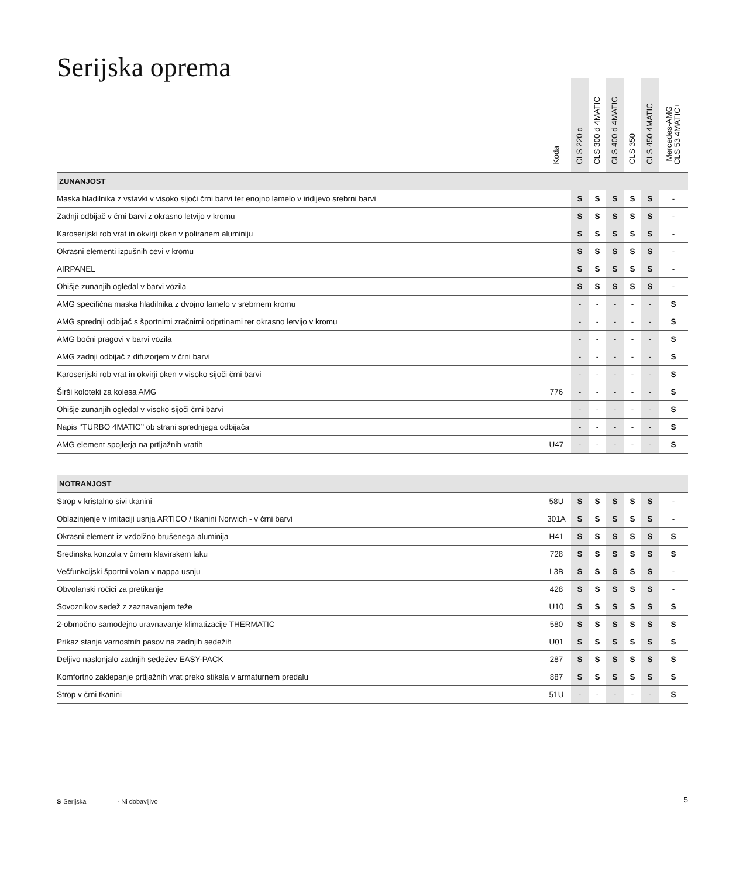Serijska oprema
| | Koda | CLS 220 d | CLS 300 d 4MATIC | CLS 400 d 4MATIC | CLS 350 | CLS 450 4MATIC | Mercedes-AMG CLS 53 4MATIC+ |
| --- | --- | --- | --- | --- | --- | --- | --- |
| ZUNANJOST | | | | | | | |
| Maska hladilnika z vstavki v visoko sijoči črni barvi ter enojno lamelo v iridijevo srebrni barvi | | S | S | S | S | S | - |
| Zadnji odbijač v črni barvi z okrasno letvijo v kromu | | S | S | S | S | S | - |
| Karoserijski rob vrat in okvirji oken v poliranem aluminiju | | S | S | S | S | S | - |
| Okrasni elementi izpušnih cevi v kromu | | S | S | S | S | S | - |
| AIRPANEL | | S | S | S | S | S | - |
| Ohišje zunanjih ogledal v barvi vozila | | S | S | S | S | S | - |
| AMG specifična maska hladilnika z dvojno lamelo v srebrnem kromu | | - | - | - | - | - | S |
| AMG sprednji odbijač s športnimi zračnimi odprtinami ter okrasno letvijo v kromu | | - | - | - | - | - | S |
| AMG bočni pragovi v barvi vozila | | - | - | - | - | - | S |
| AMG zadnji odbijač z difuzorjem v črni barvi | | - | - | - | - | - | S |
| Karoserijski rob vrat in okvirji oken v visoko sijoči črni barvi | | - | - | - | - | - | S |
| Širši koloteki za kolesa AMG | 776 | - | - | - | - | - | S |
| Ohišje zunanjih ogledal v visoko sijoči črni barvi | | - | - | - | - | - | S |
| Napis ‘‘TURBO 4MATIC’’ ob strani sprednjega odbijača | | - | - | - | - | - | S |
| AMG element spojlerja na prtljažnih vratih | U47 | - | - | - | - | - | S |
| NOTRANJOST | | | | | | | |
| Strop v kristalno sivi tkanini | 58U | S | S | S | S | S | - |
| Oblazinjenje v imitaciji usnja ARTICO / tkanini Norwich - v črni barvi | 301A | S | S | S | S | S | - |
| Okrasni element iz vzdolžno brušenega aluminija | H41 | S | S | S | S | S | S |
| Sredinska konzola v črnem klavirskem laku | 728 | S | S | S | S | S | S |
| Večfunkcijski športni volan v nappa usnju | L3B | S | S | S | S | S | - |
| Obvolanski ročici za pretikanje | 428 | S | S | S | S | S | - |
| Sovoznikov sedež z zaznavanjem teže | U10 | S | S | S | S | S | S |
| 2-območno samodejno uravnavanje klimatizacije THERMATIC | 580 | S | S | S | S | S | S |
| Prikaz stanja varnostnih pasov na zadnjih sedežih | U01 | S | S | S | S | S | S |
| Deljivo naslonjalo zadnjih sedežev EASY-PACK | 287 | S | S | S | S | S | S |
| Komfortno zaklepanje prtljažnih vrat preko stikala v armaturnem predalu | 887 | S | S | S | S | S | S |
| Strop v črni tkanini | 51U | - | - | - | - | - | S |
S Serijska - Ni dobavljivo 5